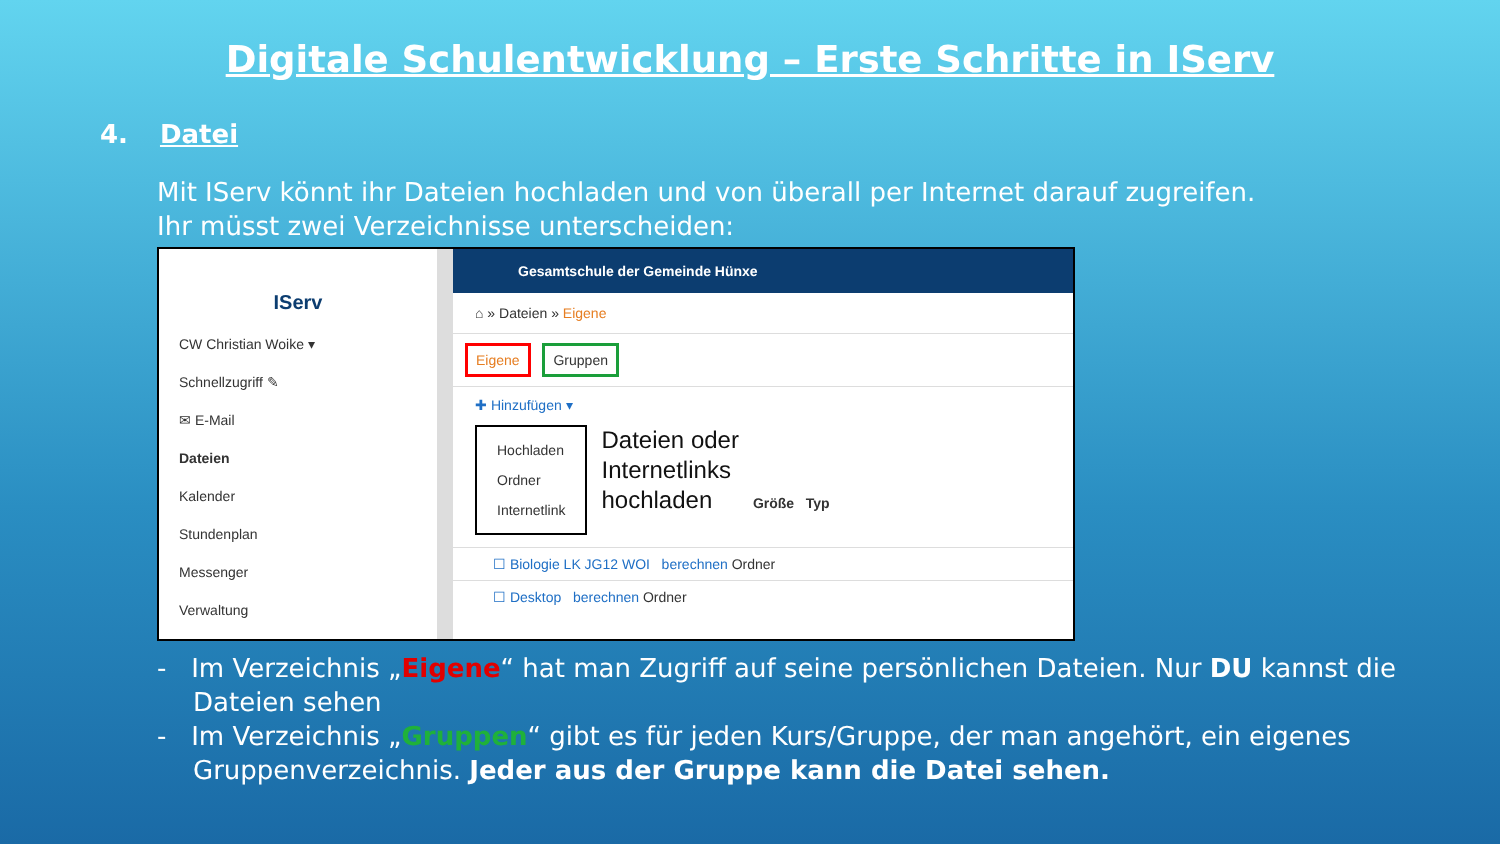Digitale Schulentwicklung – Erste Schritte in IServ
4. Datei
Mit IServ könnt ihr Dateien hochladen und von überall per Internet darauf zugreifen.
Ihr müsst zwei Verzeichnisse unterscheiden:
IServ
CW Christian Woike ▾
Schnellzugriff ✎
✉ E-Mail
Dateien
Kalender
Stundenplan
Messenger
Verwaltung
Gesamtschule der Gemeinde Hünxe
⌂ » Dateien » Eigene
Eigene Gruppen
✚ Hinzufügen ▾
Hochladen
Ordner
Internetlink
Dateien oder
Internetlinks
hochladen
Größe Typ
☐ Biologie LK JG12 WOI berechnen Ordner
☐ Desktop berechnen Ordner
- Im Verzeichnis „Eigene“ hat man Zugriff auf seine persönlichen Dateien. Nur DU kannst die Dateien sehen
- Im Verzeichnis „Gruppen“ gibt es für jeden Kurs/Gruppe, der man angehört, ein eigenes Gruppenverzeichnis. Jeder aus der Gruppe kann die Datei sehen.